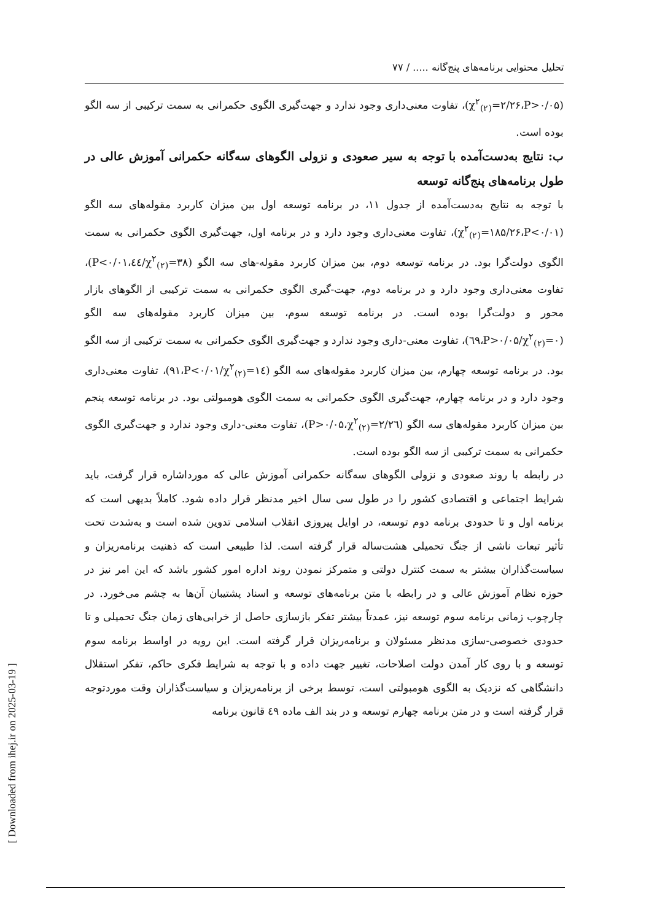[ Downloaded from ihej.ir on 2025-03-19 ]
تحلیل محتوایی برنامه‌های پنج‌گانه ..... / ۷۷
(χ<sup>۲</sup><sub>(۲)</sub>=۲/۲۶،P>۰/۰۵)، تفاوت معنی‌داری وجود ندارد و جهت‌گیری الگوی حکمرانی به سمت ترکیبی از سه الگو بوده است.
ب: نتایج به‌دست‌آمده با توجه به سیر صعودی و نزولی الگوهای سه‌گانه حکمرانی آموزش عالی در طول برنامه‌های پنج‌گانه توسعه
با توجه به نتایج به‌دست‌آمده از جدول ۱۱، در برنامه توسعه اول بین میزان کاربرد مقوله‌های سه الگو (χ<sup>۲</sup><sub>(۲)</sub>=۱۸۵/۲۶،P<۰/۰۱)، تفاوت معنی‌داری وجود دارد و در برنامه اول، جهت‌گیری الگوی حکمرانی به سمت الگوی دولت‌گرا بود. در برنامه توسعه دوم، بین میزان کاربرد مقوله-های سه الگو (χ<sup>۲</sup><sub>(۲)</sub>=۳۸/٤٤،P<۰/۰۱)، تفاوت معنی‌داری وجود دارد و در برنامه دوم، جهت-گیری الگوی حکمرانی به سمت ترکیبی از الگوهای بازار محور و دولت‌گرا بوده است. در برنامه توسعه سوم، بین میزان کاربرد مقوله‌های سه الگو (χ<sup>۲</sup><sub>(۲)</sub>=۰/٦۹،P>۰/۰۵)، تفاوت معنی-داری وجود ندارد و جهت‌گیری الگوی حکمرانی به سمت ترکیبی از سه الگو بود. در برنامه توسعه چهارم، بین میزان کاربرد مقوله‌های سه الگو (χ<sup>۲</sup><sub>(۲)</sub>=۱٤/۹۱،P<۰/۰۱)، تفاوت معنی‌داری وجود دارد و در برنامه چهارم، جهت‌گیری الگوی حکمرانی به سمت الگوی هومبولتی بود. در برنامه توسعه پنجم بین میزان کاربرد مقوله‌های سه الگو (χ<sup>۲</sup><sub>(۲)</sub>=۲/۲٦،P>۰/۰۵)، تفاوت معنی-داری وجود ندارد و جهت‌گیری الگوی حکمرانی به سمت ترکیبی از سه الگو بوده است.
در رابطه با روند صعودی و نزولی الگوهای سه‌گانه حکمرانی آموزش عالی که مورداشاره قرار گرفت، باید شرایط اجتماعی و اقتصادی کشور را در طول سی سال اخیر مدنظر قرار داده شود. کاملاً بدیهی است که برنامه اول و تا حدودی برنامه دوم توسعه، در اوایل پیروزی انقلاب اسلامی تدوین شده است و به‌شدت تحت تأثیر تبعات ناشی از جنگ تحمیلی هشت‌ساله قرار گرفته است. لذا طبیعی است که ذهنیت برنامه‌ریزان و سیاست‌گذاران بیشتر به سمت کنترل دولتی و متمرکز نمودن روند اداره امور کشور باشد که این امر نیز در حوزه نظام آموزش عالی و در رابطه با متن برنامه‌های توسعه و اسناد پشتیبان آن‌ها به چشم می‌خورد. در چارچوب زمانی برنامه سوم توسعه نیز، عمدتاً بیشتر تفکر بازسازی حاصل از خرابی‌های زمان جنگ تحمیلی و تا حدودی خصوصی-سازی مدنظر مسئولان و برنامه‌ریزان قرار گرفته است. این رویه در اواسط برنامه سوم توسعه و با روی کار آمدن دولت اصلاحات، تغییر جهت داده و با توجه به شرایط فکری حاکم، تفکر استقلال دانشگاهی که نزدیک به الگوی هومبولتی است، توسط برخی از برنامه‌ریزان و سیاست‌گذاران وقت موردتوجه قرار گرفته است و در متن برنامه چهارم توسعه و در بند الف ماده ٤۹ قانون برنامه